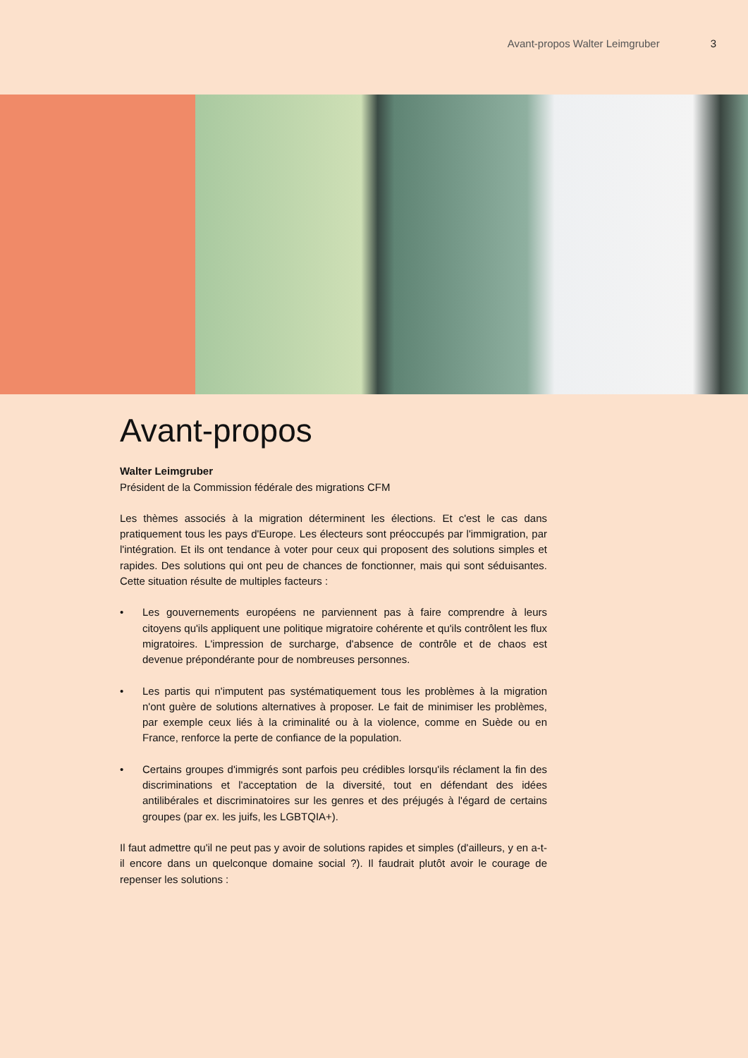Avant-propos Walter Leimgruber 3
Avant-propos
Walter Leimgruber
Président de la Commission fédérale des migrations CFM
Les thèmes associés à la migration déterminent les élections. Et c'est le cas dans pratiquement tous les pays d'Europe. Les électeurs sont préoccupés par l'immigration, par l'intégration. Et ils ont tendance à voter pour ceux qui proposent des solutions simples et rapides. Des solutions qui ont peu de chances de fonctionner, mais qui sont séduisantes. Cette situation résulte de multiples facteurs :
• Les gouvernements européens ne parviennent pas à faire comprendre à leurs citoyens qu'ils appliquent une politique migratoire cohérente et qu'ils contrôlent les flux migratoires. L'impression de surcharge, d'absence de contrôle et de chaos est devenue prépondérante pour de nombreuses personnes.
• Les partis qui n'imputent pas systématiquement tous les problèmes à la migration n'ont guère de solutions alternatives à proposer. Le fait de minimiser les problèmes, par exemple ceux liés à la criminalité ou à la violence, comme en Suède ou en France, renforce la perte de confiance de la population.
• Certains groupes d'immigrés sont parfois peu crédibles lorsqu'ils réclament la fin des discriminations et l'acceptation de la diversité, tout en défendant des idées antilibérales et discriminatoires sur les genres et des préjugés à l'égard de certains groupes (par ex. les juifs, les LGBTQIA+).
Il faut admettre qu'il ne peut pas y avoir de solutions rapides et simples (d'ailleurs, y en a-t-il encore dans un quelconque domaine social ?). Il faudrait plutôt avoir le courage de repenser les solutions :